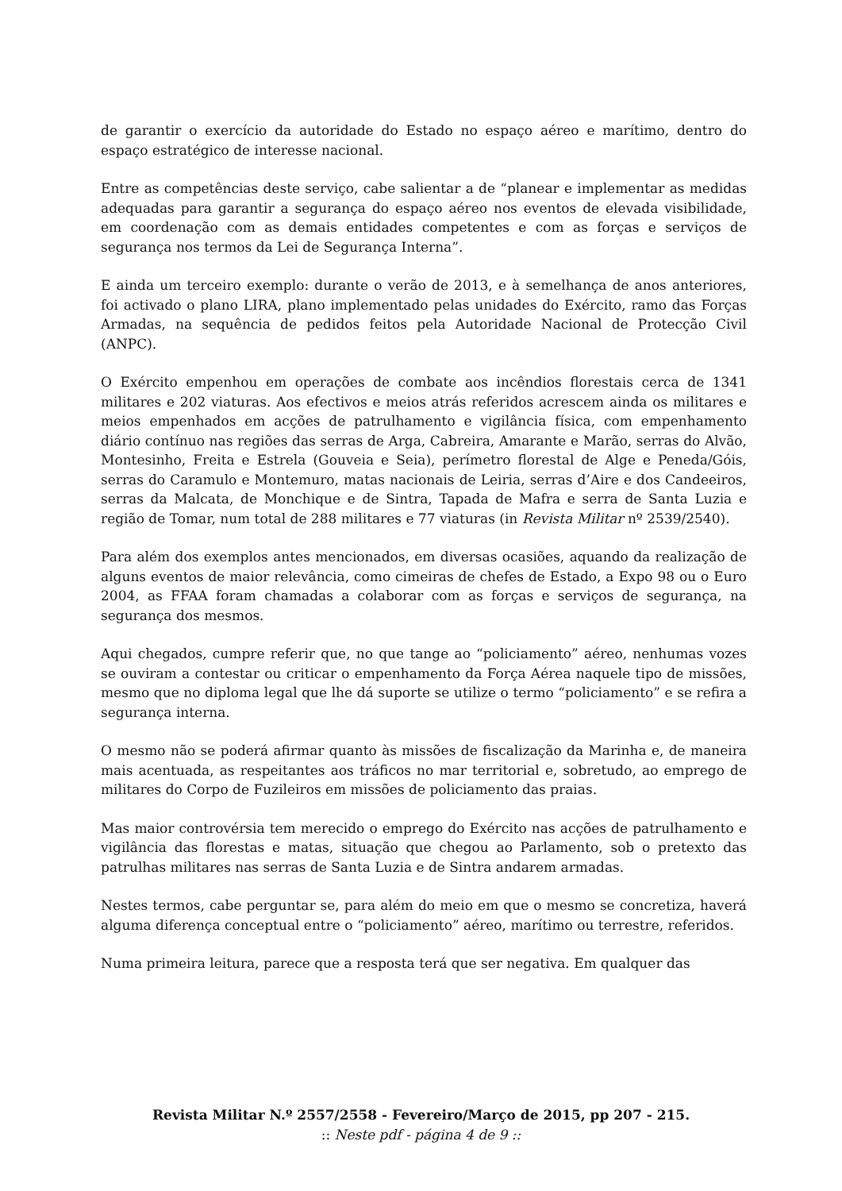de garantir o exercício da autoridade do Estado no espaço aéreo e marítimo, dentro do espaço estratégico de interesse nacional.
Entre as competências deste serviço, cabe salientar a de “planear e implementar as medidas adequadas para garantir a segurança do espaço aéreo nos eventos de elevada visibilidade, em coordenação com as demais entidades competentes e com as forças e serviços de segurança nos termos da Lei de Segurança Interna”.
E ainda um terceiro exemplo: durante o verão de 2013, e à semelhança de anos anteriores, foi activado o plano LIRA, plano implementado pelas unidades do Exército, ramo das Forças Armadas, na sequência de pedidos feitos pela Autoridade Nacional de Protecção Civil (ANPC).
O Exército empenhou em operações de combate aos incêndios florestais cerca de 1341 militares e 202 viaturas. Aos efectivos e meios atrás referidos acrescem ainda os militares e meios empenhados em acções de patrulhamento e vigilância física, com empenhamento diário contínuo nas regiões das serras de Arga, Cabreira, Amarante e Marão, serras do Alvão, Montesinho, Freita e Estrela (Gouveia e Seia), perímetro florestal de Alge e Peneda/Góis, serras do Caramulo e Montemuro, matas nacionais de Leiria, serras d’Aire e dos Candeeiros, serras da Malcata, de Monchique e de Sintra, Tapada de Mafra e serra de Santa Luzia e região de Tomar, num total de 288 militares e 77 viaturas (in Revista Militar nº 2539/2540).
Para além dos exemplos antes mencionados, em diversas ocasiões, aquando da realização de alguns eventos de maior relevância, como cimeiras de chefes de Estado, a Expo 98 ou o Euro 2004, as FFAA foram chamadas a colaborar com as forças e serviços de segurança, na segurança dos mesmos.
Aqui chegados, cumpre referir que, no que tange ao “policiamento” aéreo, nenhumas vozes se ouviram a contestar ou criticar o empenhamento da Força Aérea naquele tipo de missões, mesmo que no diploma legal que lhe dá suporte se utilize o termo “policiamento” e se refira a segurança interna.
O mesmo não se poderá afirmar quanto às missões de fiscalização da Marinha e, de maneira mais acentuada, as respeitantes aos tráficos no mar territorial e, sobretudo, ao emprego de militares do Corpo de Fuzileiros em missões de policiamento das praias.
Mas maior controvérsia tem merecido o emprego do Exército nas acções de patrulhamento e vigilância das florestas e matas, situação que chegou ao Parlamento, sob o pretexto das patrulhas militares nas serras de Santa Luzia e de Sintra andarem armadas.
Nestes termos, cabe perguntar se, para além do meio em que o mesmo se concretiza, haverá alguma diferença conceptual entre o “policiamento” aéreo, marítimo ou terrestre, referidos.
Numa primeira leitura, parece que a resposta terá que ser negativa. Em qualquer das
Revista Militar N.º 2557/2558 - Fevereiro/Março de 2015, pp 207 - 215.
:: Neste pdf - página 4 de 9 ::